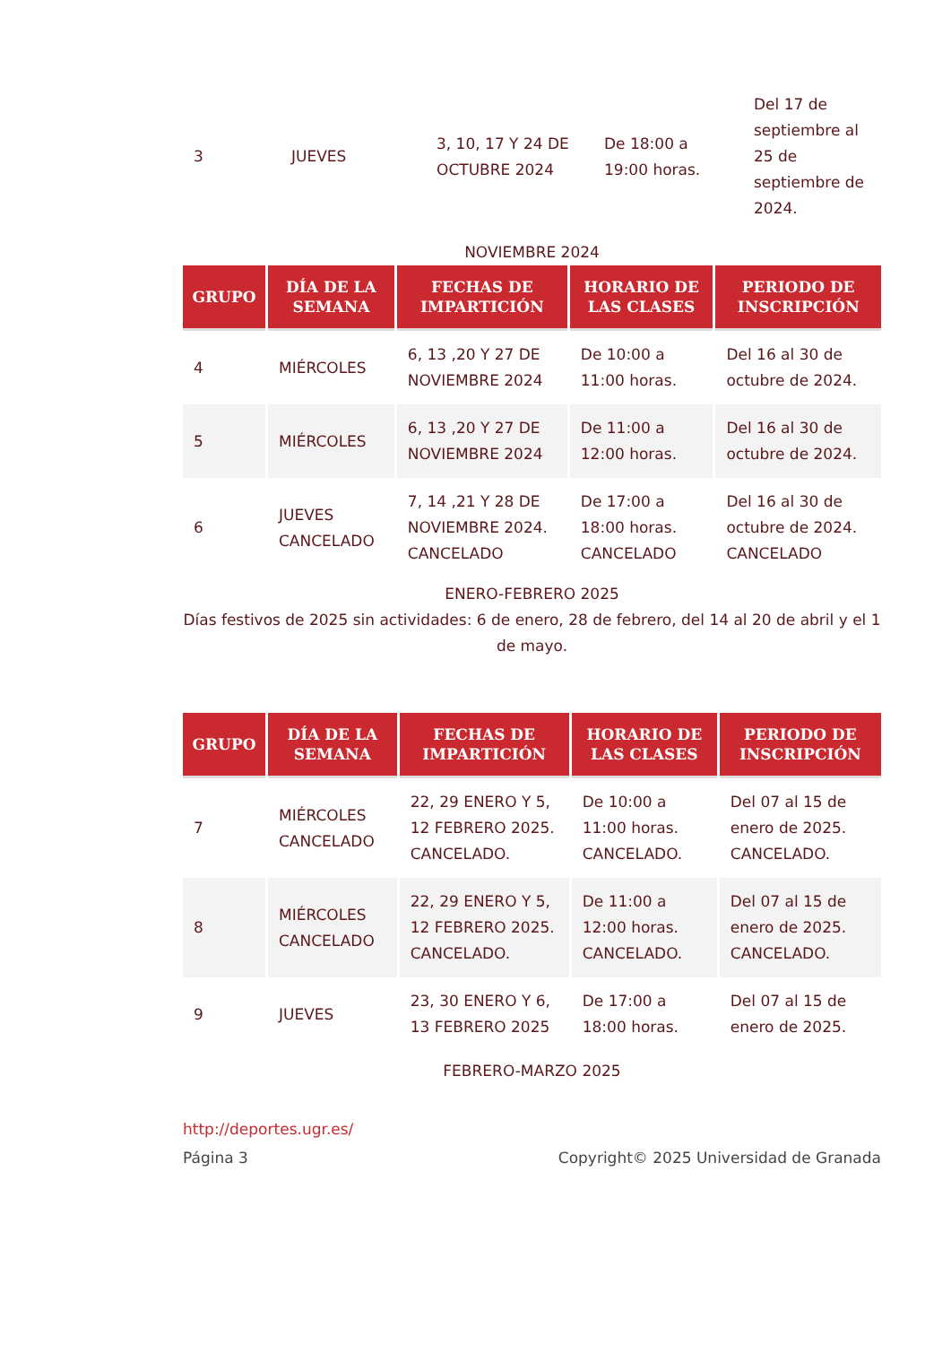| 3 | JUEVES | 3, 10, 17 Y 24 DE OCTUBRE 2024 | De 18:00 a 19:00 horas. | Del 17 de septiembre al 25 de septiembre de 2024. |
NOVIEMBRE 2024
| GRUPO | DÍA DE LA SEMANA | FECHAS DE IMPARTICIÓN | HORARIO DE LAS CLASES | PERIODO DE INSCRIPCIÓN |
| --- | --- | --- | --- | --- |
| 4 | MIÉRCOLES | 6, 13 ,20 Y 27 DE NOVIEMBRE 2024 | De 10:00 a 11:00 horas. | Del 16 al 30 de octubre de 2024. |
| 5 | MIÉRCOLES | 6, 13 ,20 Y 27 DE NOVIEMBRE 2024 | De 11:00 a 12:00 horas. | Del 16 al 30 de octubre de 2024. |
| 6 | JUEVES CANCELADO | 7, 14 ,21 Y 28 DE NOVIEMBRE 2024. CANCELADO | De 17:00 a 18:00 horas. CANCELADO | Del 16 al 30 de octubre de 2024. CANCELADO |
ENERO-FEBRERO 2025
Días festivos de 2025 sin actividades: 6 de enero, 28 de febrero, del 14 al 20 de abril y el 1 de mayo.
| GRUPO | DÍA DE LA SEMANA | FECHAS DE IMPARTICIÓN | HORARIO DE LAS CLASES | PERIODO DE INSCRIPCIÓN |
| --- | --- | --- | --- | --- |
| 7 | MIÉRCOLES CANCELADO | 22, 29 ENERO Y 5, 12 FEBRERO 2025. CANCELADO. | De 10:00 a 11:00 horas. CANCELADO. | Del 07 al 15 de enero de 2025. CANCELADO. |
| 8 | MIÉRCOLES CANCELADO | 22, 29 ENERO Y 5, 12 FEBRERO 2025. CANCELADO. | De 11:00 a 12:00 horas. CANCELADO. | Del 07 al 15 de enero de 2025. CANCELADO. |
| 9 | JUEVES | 23, 30 ENERO Y 6, 13 FEBRERO 2025 | De 17:00 a 18:00 horas. | Del 07 al 15 de enero de 2025. |
FEBRERO-MARZO 2025
http://deportes.ugr.es/
Página 3 Copyright© 2025 Universidad de Granada